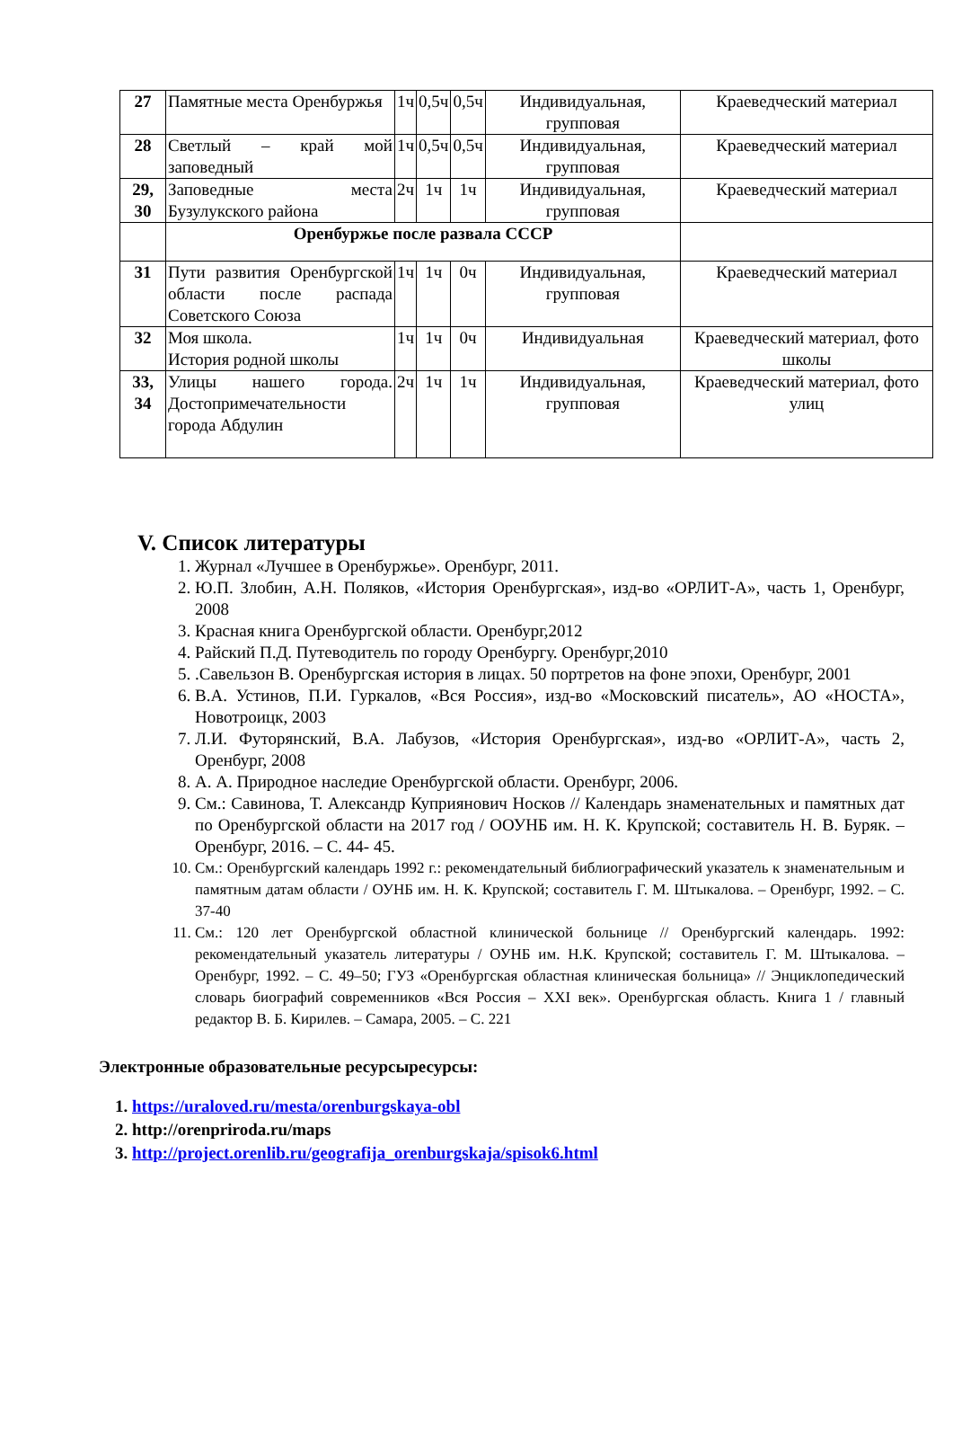| 27 | Памятные места Оренбуржья | 1ч | 0,5ч | 0,5ч | Индивидуальная, групповая | Краеведческий материал |
| 28 | Светлый – край мой заповедный | 1ч | 0,5ч | 0,5ч | Индивидуальная, групповая | Краеведческий материал |
| 29, 30 | Заповедные места Бузулукского района | 2ч | 1ч | 1ч | Индивидуальная, групповая | Краеведческий материал |
| | Оренбуржье после развала СССР | | | | | |
| 31 | Пути развития Оренбургской области после распада Советского Союза | 1ч | 1ч | 0ч | Индивидуальная, групповая | Краеведческий материал |
| 32 | Моя школа. История родной школы | 1ч | 1ч | 0ч | Индивидуальная | Краеведческий материал, фото школы |
| 33, 34 | Улицы нашего города. Достопримечательности города Абдулин | 2ч | 1ч | 1ч | Индивидуальная, групповая | Краеведческий материал, фото улиц |
V. Список литературы
1. Журнал «Лучшее в Оренбуржье». Оренбург, 2011.
2. Ю.П. Злобин, А.Н. Поляков, «История Оренбургская», изд-во «ОРЛИТ-А», часть 1, Оренбург, 2008
3. Красная книга Оренбургской области. Оренбург,2012
4. Райский П.Д. Путеводитель по городу Оренбургу. Оренбург,2010
5. .Савельзон В. Оренбургская история в лицах. 50 портретов на фоне эпохи, Оренбург, 2001
6. В.А. Устинов, П.И. Гуркалов, «Вся Россия», изд-во «Московский писатель», АО «НОСТА», Новотроицк, 2003
7. Л.И. Футорянский, В.А. Лабузов, «История Оренбургская», изд-во «ОРЛИТ-А», часть 2, Оренбург, 2008
8. А. А. Природное наследие Оренбургской области. Оренбург, 2006.
9. См.: Савинова, Т. Александр Куприянович Носков // Календарь знаменательных и памятных дат по Оренбургской области на 2017 год / ООУНБ им. Н. К. Крупской; составитель Н. В. Буряк. – Оренбург, 2016. – С. 44- 45.
10. См.: Оренбургский календарь 1992 г.: рекомендательный библиографический указатель к знаменательным и памятным датам области / ОУНБ им. Н. К. Крупской; составитель Г. М. Штыкалова. – Оренбург, 1992. – С. 37-40
11. См.: 120 лет Оренбургской областной клинической больнице // Оренбургский календарь. 1992: рекомендательный указатель литературы / ОУНБ им. Н.К. Крупской; составитель Г. М. Штыкалова. – Оренбург, 1992. – С. 49–50; ГУЗ «Оренбургская областная клиническая больница» // Энциклопедический словарь биографий современников «Вся Россия – XXI век». Оренбургская область. Книга 1 / главный редактор В. Б. Кирилев. – Самара, 2005. – С. 221
Электронные образовательные ресурсыресурсы:
1. https://uraloved.ru/mesta/orenburgskaya-obl
2. http://orenpriroda.ru/maps
3. http://project.orenlib.ru/geografija_orenburgskaja/spisok6.html